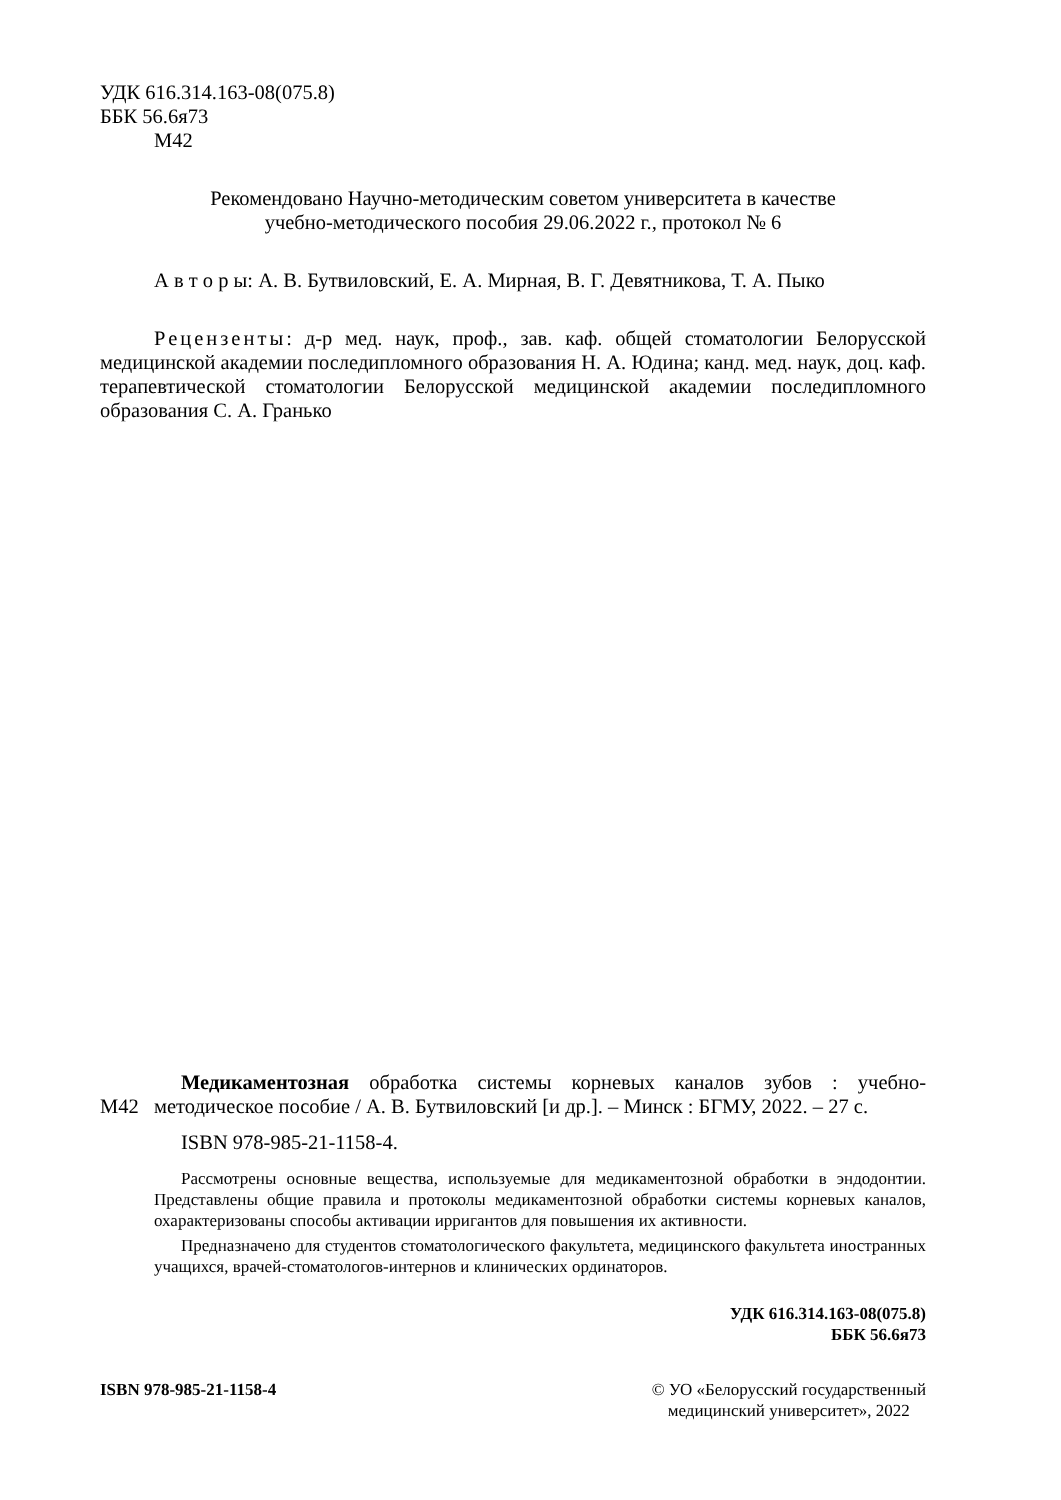УДК 616.314.163-08(075.8)
ББК 56.6я73
М42
Рекомендовано Научно-методическим советом университета в качестве
учебно-методического пособия 29.06.2022 г., протокол № 6
А в т о р ы: А. В. Бутвиловский, Е. А. Мирная, В. Г. Девятникова, Т. А. Пыко
Рецензенты: д-р мед. наук, проф., зав. каф. общей стоматологии Белорусской медицинской академии последипломного образования Н. А. Юдина; канд. мед. наук, доц. каф. терапевтической стоматологии Белорусской медицинской академии последипломного образования С. А. Гранько
М42
Медикаментозная обработка системы корневых каналов зубов : учебно-методическое пособие / А. В. Бутвиловский [и др.]. – Минск : БГМУ, 2022. – 27 с.
ISBN 978-985-21-1158-4.
Рассмотрены основные вещества, используемые для медикаментозной обработки в эндодонтии. Представлены общие правила и протоколы медикаментозной обработки системы корневых каналов, охарактеризованы способы активации ирригантов для повышения их активности.
Предназначено для студентов стоматологического факультета, медицинского факультета иностранных учащихся, врачей-стоматологов-интернов и клинических ординаторов.
УДК 616.314.163-08(075.8)
ББК 56.6я73
ISBN 978-985-21-1158-4 © УО «Белорусский государственный
медицинский университет», 2022